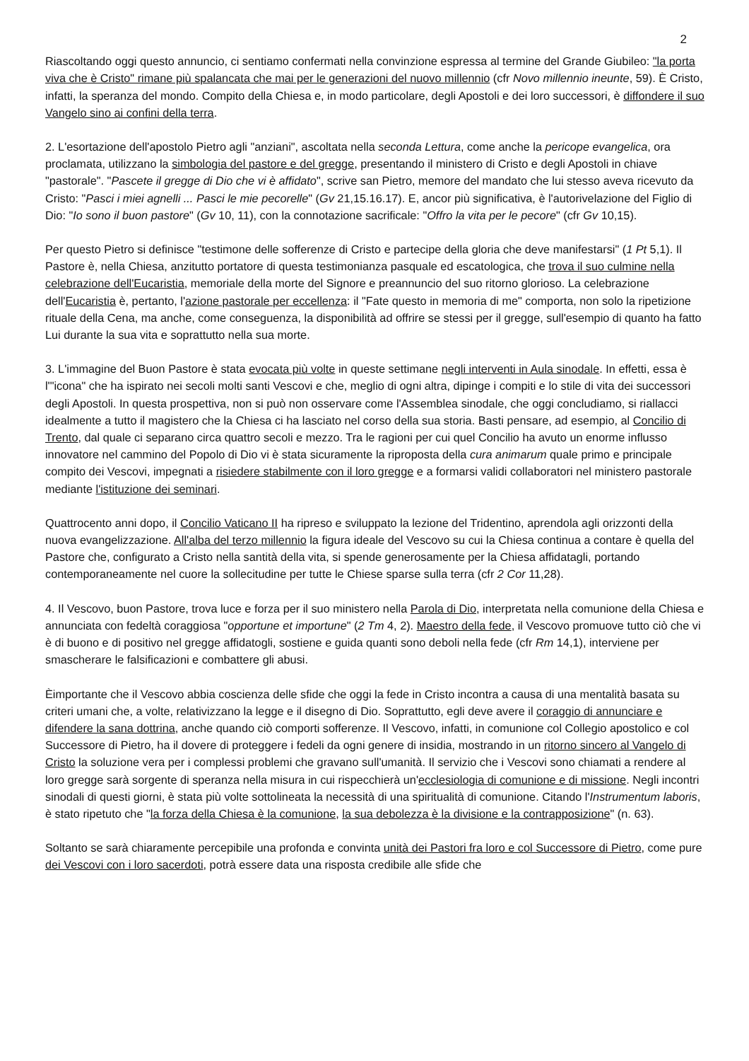2
Riascoltando oggi questo annuncio, ci sentiamo confermati nella convinzione espressa al termine del Grande Giubileo: "la porta viva che è Cristo" rimane più spalancata che mai per le generazioni del nuovo millennio (cfr Novo millennio ineunte, 59). È Cristo, infatti, la speranza del mondo. Compito della Chiesa e, in modo particolare, degli Apostoli e dei loro successori, è diffondere il suo Vangelo sino ai confini della terra.
2. L'esortazione dell'apostolo Pietro agli "anziani", ascoltata nella seconda Lettura, come anche la pericope evangelica, ora proclamata, utilizzano la simbologia del pastore e del gregge, presentando il ministero di Cristo e degli Apostoli in chiave "pastorale". "Pascete il gregge di Dio che vi è affidato", scrive san Pietro, memore del mandato che lui stesso aveva ricevuto da Cristo: "Pasci i miei agnelli ... Pasci le mie pecorelle" (Gv 21,15.16.17). E, ancor più significativa, è l'autorivelazione del Figlio di Dio: "Io sono il buon pastore" (Gv 10, 11), con la connotazione sacrificale: "Offro la vita per le pecore" (cfr Gv 10,15).
Per questo Pietro si definisce "testimone delle sofferenze di Cristo e partecipe della gloria che deve manifestarsi" (1 Pt 5,1). Il Pastore è, nella Chiesa, anzitutto portatore di questa testimonianza pasquale ed escatologica, che trova il suo culmine nella celebrazione dell'Eucaristia, memoriale della morte del Signore e preannuncio del suo ritorno glorioso. La celebrazione dell'Eucaristia è, pertanto, l'azione pastorale per eccellenza: il "Fate questo in memoria di me" comporta, non solo la ripetizione rituale della Cena, ma anche, come conseguenza, la disponibilità ad offrire se stessi per il gregge, sull'esempio di quanto ha fatto Lui durante la sua vita e soprattutto nella sua morte.
3. L'immagine del Buon Pastore è stata evocata più volte in queste settimane negli interventi in Aula sinodale. In effetti, essa è l'"icona" che ha ispirato nei secoli molti santi Vescovi e che, meglio di ogni altra, dipinge i compiti e lo stile di vita dei successori degli Apostoli. In questa prospettiva, non si può non osservare come l'Assemblea sinodale, che oggi concludiamo, si riallacci idealmente a tutto il magistero che la Chiesa ci ha lasciato nel corso della sua storia. Basti pensare, ad esempio, al Concilio di Trento, dal quale ci separano circa quattro secoli e mezzo. Tra le ragioni per cui quel Concilio ha avuto un enorme influsso innovatore nel cammino del Popolo di Dio vi è stata sicuramente la riproposta della cura animarum quale primo e principale compito dei Vescovi, impegnati a risiedere stabilmente con il loro gregge e a formarsi validi collaboratori nel ministero pastorale mediante l'istituzione dei seminari.
Quattrocento anni dopo, il Concilio Vaticano II ha ripreso e sviluppato la lezione del Tridentino, aprendola agli orizzonti della nuova evangelizzazione. All'alba del terzo millennio la figura ideale del Vescovo su cui la Chiesa continua a contare è quella del Pastore che, configurato a Cristo nella santità della vita, si spende generosamente per la Chiesa affidatagli, portando contemporaneamente nel cuore la sollecitudine per tutte le Chiese sparse sulla terra (cfr 2 Cor 11,28).
4. Il Vescovo, buon Pastore, trova luce e forza per il suo ministero nella Parola di Dio, interpretata nella comunione della Chiesa e annunciata con fedeltà coraggiosa "opportune et importune" (2 Tm 4, 2). Maestro della fede, il Vescovo promuove tutto ciò che vi è di buono e di positivo nel gregge affidatogli, sostiene e guida quanti sono deboli nella fede (cfr Rm 14,1), interviene per smascherare le falsificazioni e combattere gli abusi.
Èimportante che il Vescovo abbia coscienza delle sfide che oggi la fede in Cristo incontra a causa di una mentalità basata su criteri umani che, a volte, relativizzano la legge e il disegno di Dio. Soprattutto, egli deve avere il coraggio di annunciare e difendere la sana dottrina, anche quando ciò comporti sofferenze. Il Vescovo, infatti, in comunione col Collegio apostolico e col Successore di Pietro, ha il dovere di proteggere i fedeli da ogni genere di insidia, mostrando in un ritorno sincero al Vangelo di Cristo la soluzione vera per i complessi problemi che gravano sull'umanità. Il servizio che i Vescovi sono chiamati a rendere al loro gregge sarà sorgente di speranza nella misura in cui rispecchierà un'ecclesiologia di comunione e di missione. Negli incontri sinodali di questi giorni, è stata più volte sottolineata la necessità di una spiritualità di comunione. Citando l'Instrumentum laboris, è stato ripetuto che "la forza della Chiesa è la comunione, la sua debolezza è la divisione e la contrapposizione" (n. 63).
Soltanto se sarà chiaramente percepibile una profonda e convinta unità dei Pastori fra loro e col Successore di Pietro, come pure dei Vescovi con i loro sacerdoti, potrà essere data una risposta credibile alle sfide che